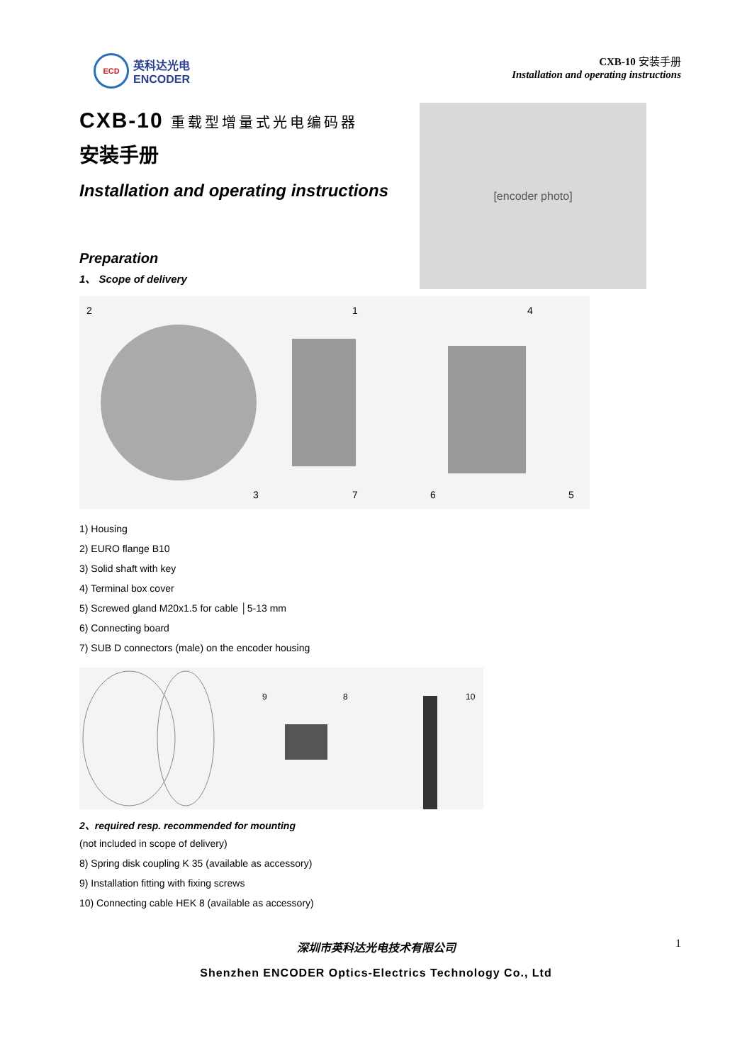ECD
英科达光电
ENCODER
CXB-10 安装手册
Installation and operating instructions
CXB-10 重载型增量式光电编码器
安装手册
Installation and operating instructions
Preparation
1、 Scope of delivery
[encoder photo]
2
1
4
3
7
6
5
1) Housing
2) EURO flange B10
3) Solid shaft with key
4) Terminal box cover
5) Screwed gland M20x1.5 for cable │5-13 mm
6) Connecting board
7) SUB D connectors (male) on the encoder housing
9
8
10
2、required resp. recommended for mounting
(not included in scope of delivery)
8) Spring disk coupling K 35 (available as accessory)
9) Installation fitting with fixing screws
10) Connecting cable HEK 8 (available as accessory)
深圳市英科达光电技术有限公司
Shenzhen ENCODER Optics-Electrics Technology Co., Ltd
1